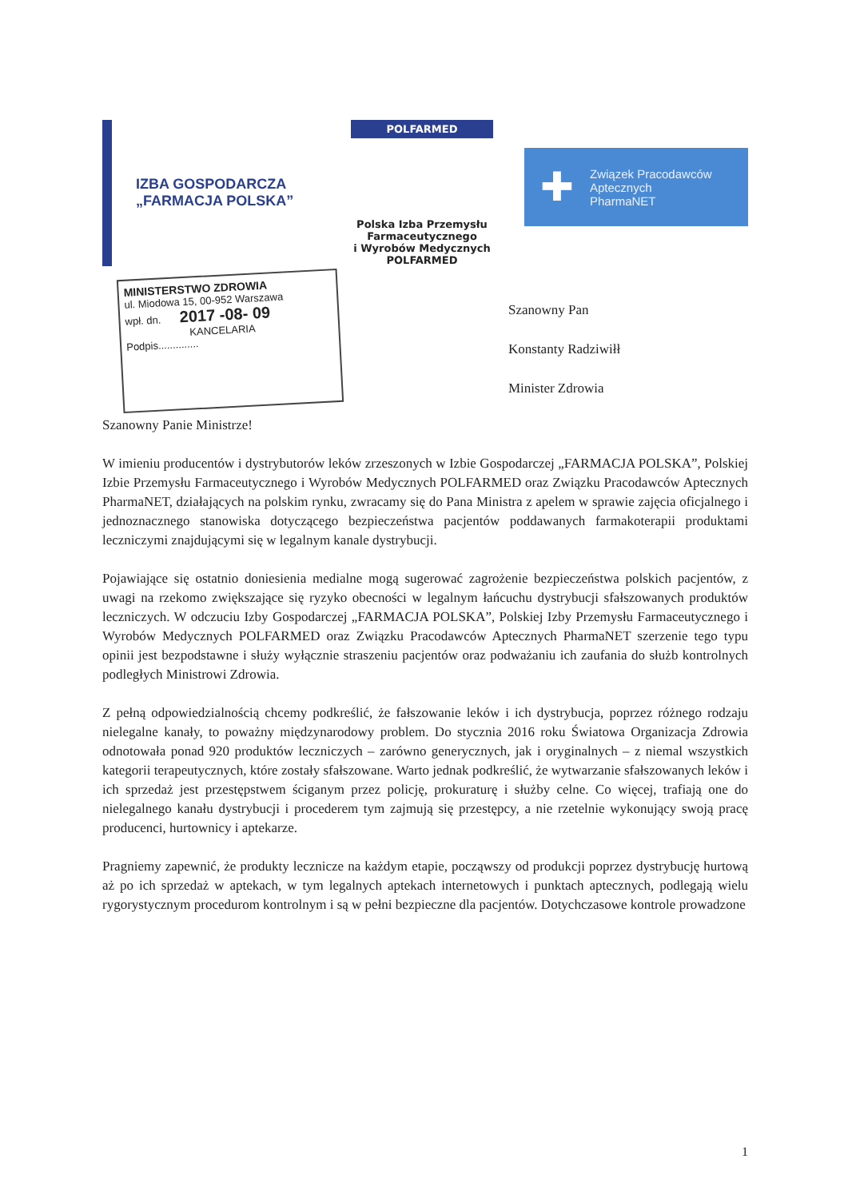IZBA GOSPODARCZA
„FARMACJA POLSKA”
POLFARMED
Polska Izba Przemysłu
Farmaceutycznego
i Wyrobów Medycznych
POLFARMED
✚ Związek Pracodawców Aptecznych
PharmaNET
MINISTERSTWO ZDROWIA
ul. Miodowa 15, 00-952 Warszawa
wpł. dn. 2017 -08- 09
KANCELARIA
Podpis..............
Szanowny Pan
Konstanty Radziwiłł
Minister Zdrowia
Szanowny Panie Ministrze!
W imieniu producentów i dystrybutorów leków zrzeszonych w Izbie Gospodarczej „FARMACJA POLSKA”, Polskiej Izbie Przemysłu Farmaceutycznego i Wyrobów Medycznych POLFARMED oraz Związku Pracodawców Aptecznych PharmaNET, działających na polskim rynku, zwracamy się do Pana Ministra z apelem w sprawie zajęcia oficjalnego i jednoznacznego stanowiska dotyczącego bezpieczeństwa pacjentów poddawanych farmakoterapii produktami leczniczymi znajdującymi się w legalnym kanale dystrybucji.
Pojawiające się ostatnio doniesienia medialne mogą sugerować zagrożenie bezpieczeństwa polskich pacjentów, z uwagi na rzekomo zwiększające się ryzyko obecności w legalnym łańcuchu dystrybucji sfałszowanych produktów leczniczych. W odczuciu Izby Gospodarczej „FARMACJA POLSKA”, Polskiej Izby Przemysłu Farmaceutycznego i Wyrobów Medycznych POLFARMED oraz Związku Pracodawców Aptecznych PharmaNET szerzenie tego typu opinii jest bezpodstawne i służy wyłącznie straszeniu pacjentów oraz podważaniu ich zaufania do służb kontrolnych podległych Ministrowi Zdrowia.
Z pełną odpowiedzialnością chcemy podkreślić, że fałszowanie leków i ich dystrybucja, poprzez różnego rodzaju nielegalne kanały, to poważny międzynarodowy problem. Do stycznia 2016 roku Światowa Organizacja Zdrowia odnotowała ponad 920 produktów leczniczych – zarówno generycznych, jak i oryginalnych – z niemal wszystkich kategorii terapeutycznych, które zostały sfałszowane. Warto jednak podkreślić, że wytwarzanie sfałszowanych leków i ich sprzedaż jest przestępstwem ściganym przez policję, prokuraturę i służby celne. Co więcej, trafiają one do nielegalnego kanału dystrybucji i procederem tym zajmują się przestępcy, a nie rzetelnie wykonujący swoją pracę producenci, hurtownicy i aptekarze.
Pragniemy zapewnić, że produkty lecznicze na każdym etapie, począwszy od produkcji poprzez dystrybucję hurtową aż po ich sprzedaż w aptekach, w tym legalnych aptekach internetowych i punktach aptecznych, podlegają wielu rygorystycznym procedurom kontrolnym i są w pełni bezpieczne dla pacjentów. Dotychczasowe kontrole prowadzone
1